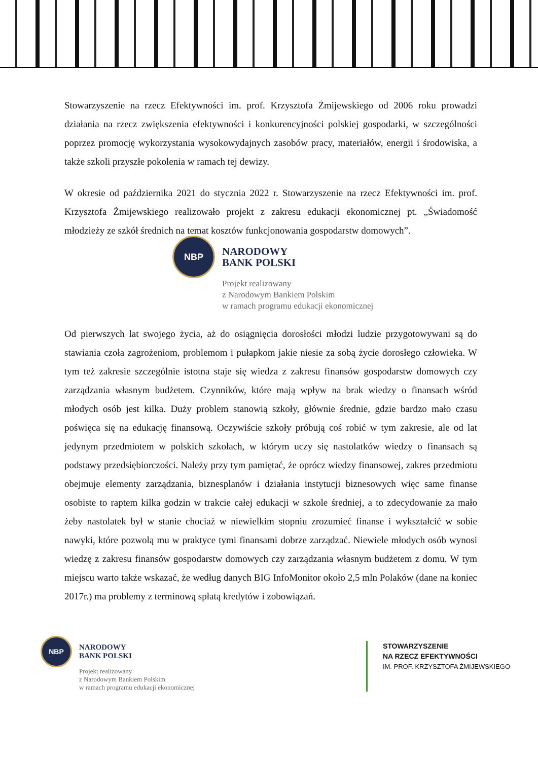Stowarzyszenie na rzecz Efektywności im. prof. Krzysztofa Żmijewskiego od 2006 roku prowadzi działania na rzecz zwiększenia efektywności i konkurencyjności polskiej gospodarki, w szczególności poprzez promocję wykorzystania wysokowydajnych zasobów pracy, materiałów, energii i środowiska, a także szkoli przyszłe pokolenia w ramach tej dewizy.
W okresie od października 2021 do stycznia 2022 r. Stowarzyszenie na rzecz Efektywności im. prof. Krzysztofa Żmijewskiego realizowało projekt z zakresu edukacji ekonomicznej pt. „Świadomość młodzieży ze szkół średnich na temat kosztów funkcjonowania gospodarstw domowych”.
NBP
NARODOWY
BANK POLSKI
Projekt realizowany
z Narodowym Bankiem Polskim
w ramach programu edukacji ekonomicznej
Od pierwszych lat swojego życia, aż do osiągnięcia dorosłości młodzi ludzie przygotowywani są do stawiania czoła zagrożeniom, problemom i pułapkom jakie niesie za sobą życie dorosłego człowieka. W tym też zakresie szczególnie istotna staje się wiedza z zakresu finansów gospodarstw domowych czy zarządzania własnym budżetem. Czynników, które mają wpływ na brak wiedzy o finansach wśród młodych osób jest kilka. Duży problem stanowią szkoły, głównie średnie, gdzie bardzo mało czasu poświęca się na edukację finansową. Oczywiście szkoły próbują coś robić w tym zakresie, ale od lat jedynym przedmiotem w polskich szkołach, w którym uczy się nastolatków wiedzy o finansach są podstawy przedsiębiorczości. Należy przy tym pamiętać, że oprócz wiedzy finansowej, zakres przedmiotu obejmuje elementy zarządzania, biznesplanów i działania instytucji biznesowych więc same finanse osobiste to raptem kilka godzin w trakcie całej edukacji w szkole średniej, a to zdecydowanie za mało żeby nastolatek był w stanie chociaż w niewielkim stopniu zrozumieć finanse i wykształcić w sobie nawyki, które pozwolą mu w praktyce tymi finansami dobrze zarządzać. Niewiele młodych osób wynosi wiedzę z zakresu finansów gospodarstw domowych czy zarządzania własnym budżetem z domu. W tym miejscu warto także wskazać, że według danych BIG InfoMonitor około 2,5 mln Polaków (dane na koniec 2017r.) ma problemy z terminową spłatą kredytów i zobowiązań.
NBP
NARODOWY
BANK POLSKI
Projekt realizowany
z Narodowym Bankiem Polskim
w ramach programu edukacji ekonomicznej
STOWARZYSZENIE
NA RZECZ EFEKTYWNOŚCI
IM. PROF. KRZYSZTOFA ŻMIJEWSKIEGO